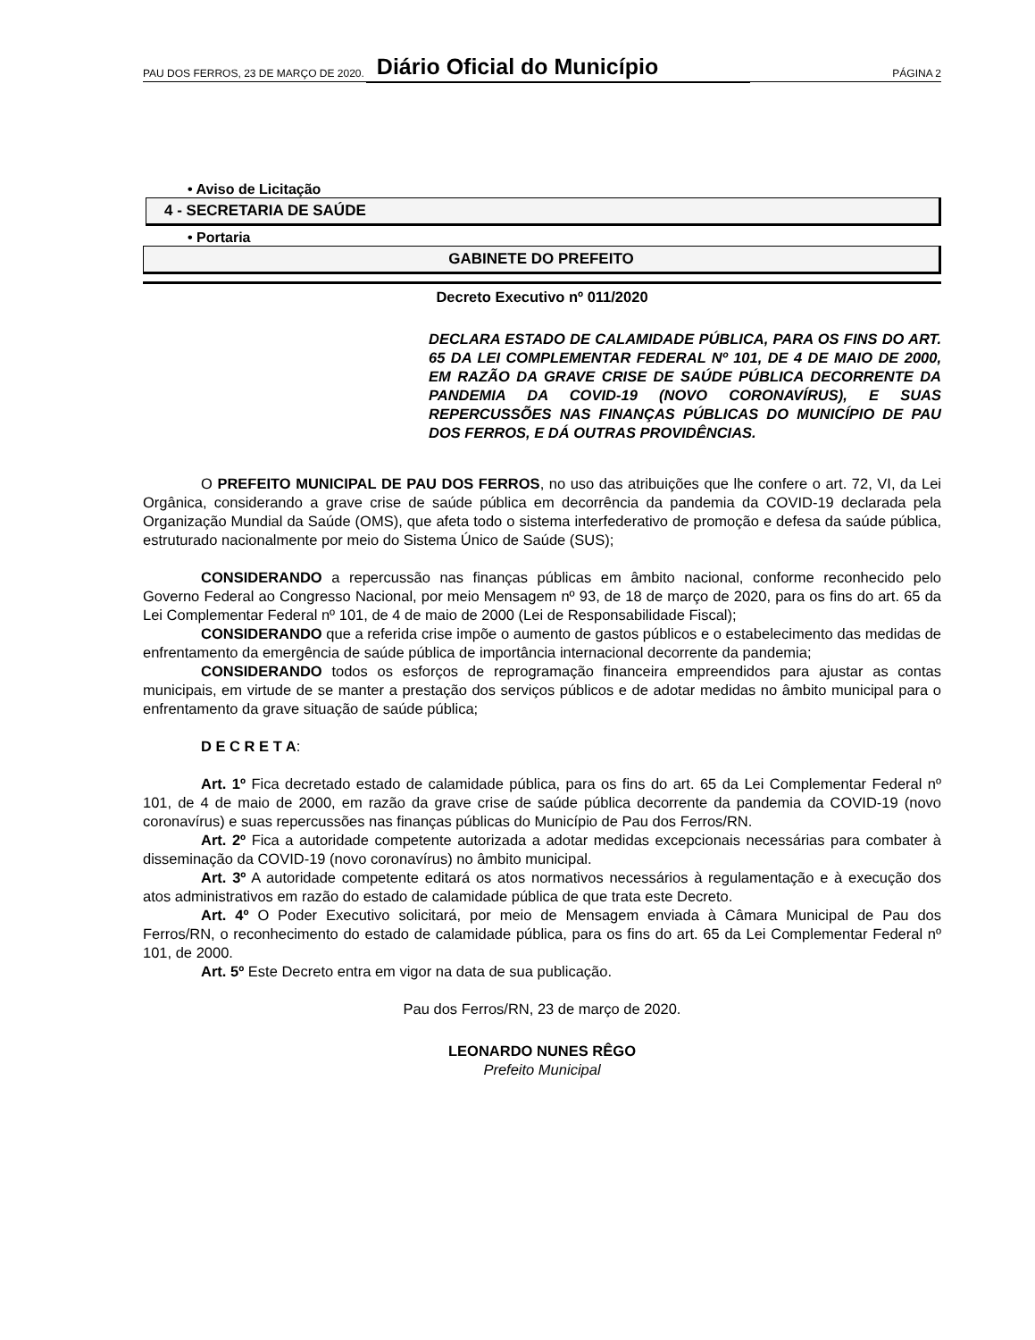PAU DOS FERROS, 23 DE MARÇO DE 2020. Diário Oficial do Município PÁGINA 2
• Aviso de Licitação
4 - SECRETARIA DE SAÚDE
• Portaria
GABINETE DO PREFEITO
Decreto Executivo nº 011/2020
DECLARA ESTADO DE CALAMIDADE PÚBLICA, PARA OS FINS DO ART. 65 DA LEI COMPLEMENTAR FEDERAL Nº 101, DE 4 DE MAIO DE 2000, EM RAZÃO DA GRAVE CRISE DE SAÚDE PÚBLICA DECORRENTE DA PANDEMIA DA COVID-19 (NOVO CORONAVÍRUS), E SUAS REPERCUSSÕES NAS FINANÇAS PÚBLICAS DO MUNICÍPIO DE PAU DOS FERROS, E DÁ OUTRAS PROVIDÊNCIAS.
O PREFEITO MUNICIPAL DE PAU DOS FERROS, no uso das atribuições que lhe confere o art. 72, VI, da Lei Orgânica, considerando a grave crise de saúde pública em decorrência da pandemia da COVID-19 declarada pela Organização Mundial da Saúde (OMS), que afeta todo o sistema interfederativo de promoção e defesa da saúde pública, estruturado nacionalmente por meio do Sistema Único de Saúde (SUS);
CONSIDERANDO a repercussão nas finanças públicas em âmbito nacional, conforme reconhecido pelo Governo Federal ao Congresso Nacional, por meio Mensagem nº 93, de 18 de março de 2020, para os fins do art. 65 da Lei Complementar Federal nº 101, de 4 de maio de 2000 (Lei de Responsabilidade Fiscal);
CONSIDERANDO que a referida crise impõe o aumento de gastos públicos e o estabelecimento das medidas de enfrentamento da emergência de saúde pública de importância internacional decorrente da pandemia;
CONSIDERANDO todos os esforços de reprogramação financeira empreendidos para ajustar as contas municipais, em virtude de se manter a prestação dos serviços públicos e de adotar medidas no âmbito municipal para o enfrentamento da grave situação de saúde pública;
D E C R E T A:
Art. 1º Fica decretado estado de calamidade pública, para os fins do art. 65 da Lei Complementar Federal nº 101, de 4 de maio de 2000, em razão da grave crise de saúde pública decorrente da pandemia da COVID-19 (novo coronavírus) e suas repercussões nas finanças públicas do Município de Pau dos Ferros/RN.
Art. 2º Fica a autoridade competente autorizada a adotar medidas excepcionais necessárias para combater à disseminação da COVID-19 (novo coronavírus) no âmbito municipal.
Art. 3º A autoridade competente editará os atos normativos necessários à regulamentação e à execução dos atos administrativos em razão do estado de calamidade pública de que trata este Decreto.
Art. 4º O Poder Executivo solicitará, por meio de Mensagem enviada à Câmara Municipal de Pau dos Ferros/RN, o reconhecimento do estado de calamidade pública, para os fins do art. 65 da Lei Complementar Federal nº 101, de 2000.
Art. 5º Este Decreto entra em vigor na data de sua publicação.
Pau dos Ferros/RN, 23 de março de 2020.
LEONARDO NUNES RÊGO
Prefeito Municipal